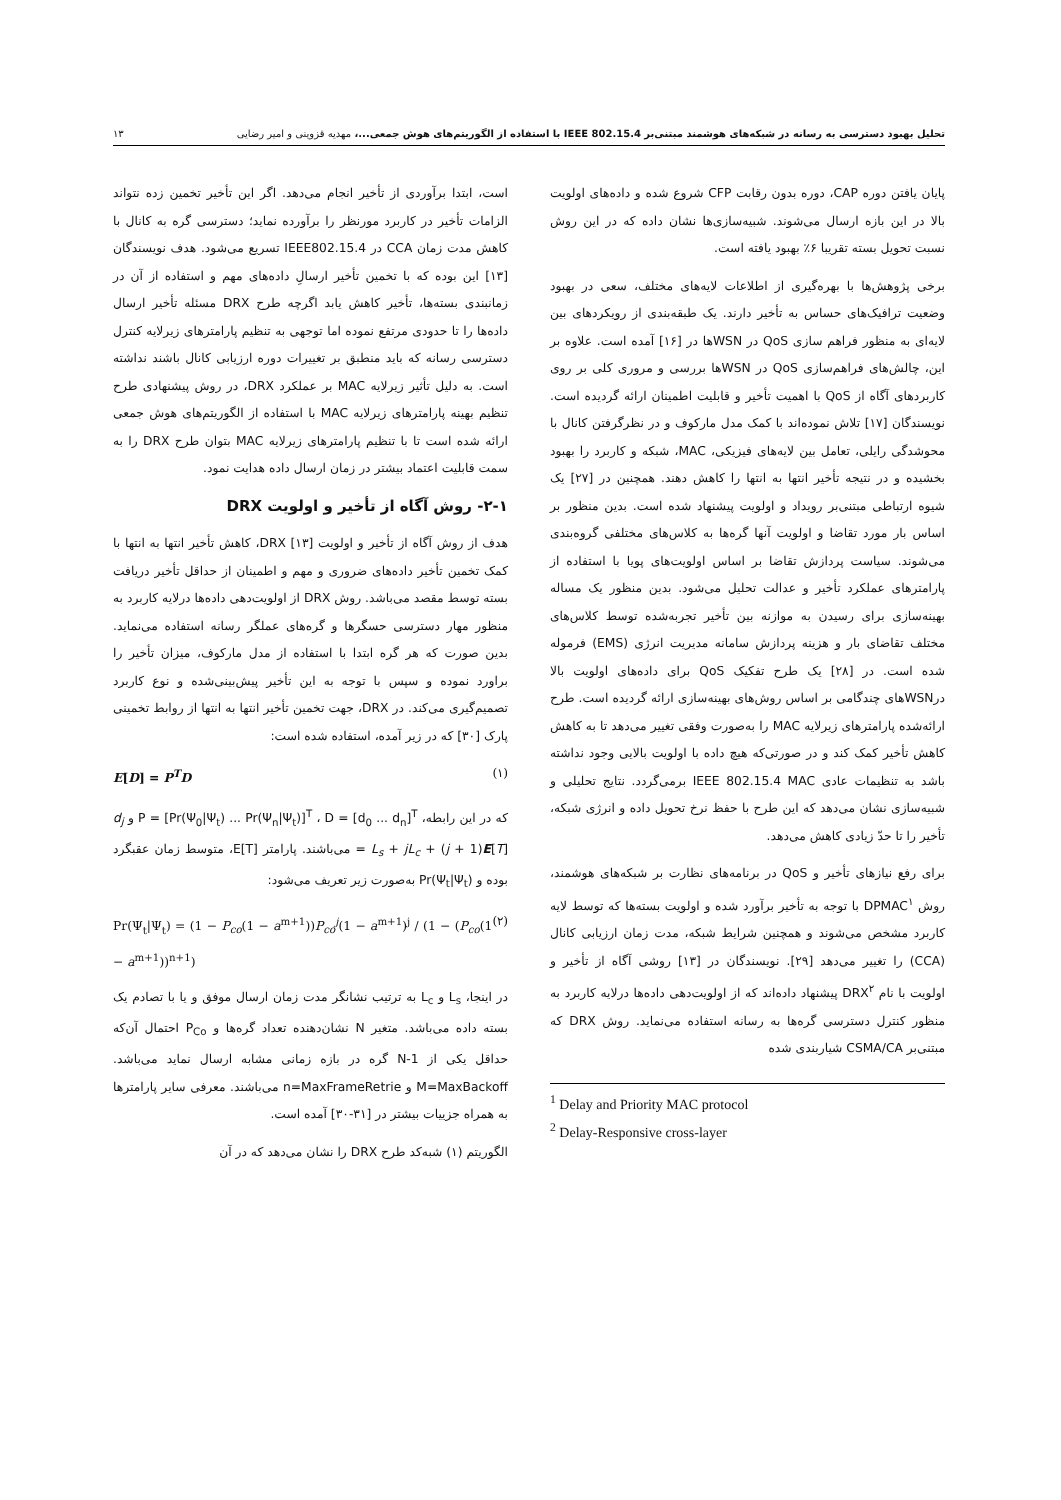تحلیل بهبود دسترسی به رسانه در شبکه‌های هوشمند مبتنی‌بر IEEE 802.15.4 با استفاده از الگوریتم‌های هوش جمعی...، مهدیه قزوینی و امیر رضایی ۱۳
پایان یافتن دوره CAP، دوره بدون رقابت CFP شروع شده و داده‌های اولویت بالا در این بازه ارسال می‌شوند. شبیه‌سازی‌ها نشان داده که در این روش نسبت تحویل بسته تقریبا ۶٪ بهبود یافته است.
برخی پژوهش‌ها با بهره‌گیری از اطلاعات لایه‌های مختلف، سعی در بهبود وضعیت ترافیک‌های حساس به تأخیر دارند. یک طبقه‌بندی از رویکردهای بین لایه‌ای به منظور فراهم سازی QoS در WSNها در [۱۶] آمده است. علاوه بر این، چالش‌های فراهم‌سازی QoS در WSNها بررسی و مروری کلی بر روی کاربردهای آگاه از QoS با اهمیت تأخیر و قابلیت اطمینان ارائه گردیده است. نویسندگان [۱۷] تلاش نموده‌اند با کمک مدل مارکوف و در نظرگرفتن کانال با محوشدگی رایلی، تعامل بین لایه‌های فیزیکی، MAC، شبکه و کاربرد را بهبود بخشیده و در نتیجه تأخیر انتها به انتها را کاهش دهند. همچنین در [۲۷] یک شیوه ارتباطی مبتنی‌بر رویداد و اولویت پیشنهاد شده است. بدین منظور بر اساس بار مورد تقاضا و اولویت آنها گره‌ها به کلاس‌های مختلفی گروه‌بندی می‌شوند. سیاست پردازش تقاضا بر اساس اولویت‌های پویا با استفاده از پارامترهای عملکرد تأخیر و عدالت تحلیل می‌شود. بدین منظور یک مساله بهینه‌سازی برای رسیدن به موازنه بین تأخیر تجربه‌شده توسط کلاس‌های مختلف تقاضای بار و هزینه پردازش سامانه مدیریت انرژی (EMS) فرموله شده است. در [۲۸] یک طرح تفکیک QoS برای داده‌های اولویت بالا درWSNهای چندگامی بر اساس روش‌های بهینه‌سازی ارائه گردیده است. طرح ارائه‌شده پارامترهای زیرلایه MAC را به‌صورت وفقی تغییر می‌دهد تا به کاهش کاهش تأخیر کمک کند و در صورتی‌که هیچ داده با اولویت بالایی وجود نداشته باشد به تنظیمات عادی IEEE 802.15.4 MAC برمی‌گردد. نتایج تحلیلی و شبیه‌سازی نشان می‌دهد که این طرح با حفظ نرخ تحویل داده و انرژی شبکه، تأخیر را تا حدّ زیادی کاهش می‌دهد.
برای رفع نیازهای تأخیر و QoS در برنامه‌های نظارت بر شبکه‌های هوشمند، روش DPMAC<sup>۱</sup> با توجه به تأخیر برآورد شده و اولویت بسته‌ها که توسط لایه کاربرد مشخص می‌شوند و همچنین شرایط شبکه، مدت زمان ارزیابی کانال (CCA) را تغییر می‌دهد [۲۹]. نویسندگان در [۱۳] روشی آگاه از تأخیر و اولویت با نام DRX<sup>۲</sup> پیشنهاد داده‌اند که از اولویت‌دهی داده‌ها درلایه کاربرد به منظور کنترل دسترسی گره‌ها به رسانه استفاده می‌نماید. روش DRX که مبتنی‌بر CSMA/CA شیاربندی شده
<sup>1</sup> Delay and Priority MAC protocol
<sup>2</sup> Delay-Responsive cross-layer
است، ابتدا برآوردی از تأخیر انجام می‌دهد. اگر این تأخیر تخمین زده نتواند الزامات تأخیر در کاربرد مورنظر را برآورده نماید؛ دسترسی گره به کانال با کاهش مدت زمان CCA در IEEE802.15.4 تسریع می‌شود. هدف نویسندگان [۱۳] این بوده که با تخمین تأخیر ارسالِ داده‌های مهم و استفاده از آن در زمانبندی بسته‌ها، تأخیر کاهش یابد اگرچه طرح DRX مسئله تأخیر ارسال داده‌ها را تا حدودی مرتفع نموده اما توجهی به تنظیم پارامترهای زیرلایه کنترل دسترسی رسانه که باید منطبق بر تغییرات دوره ارزیابی کانال باشند نداشته است. به دلیل تأثیر زیرلایه MAC بر عملکرد DRX، در روش پیشنهادی طرح تنظیم بهینه پارامترهای زیرلایه MAC با استفاده از الگوریتم‌های هوش جمعی ارائه شده است تا با تنظیم پارامترهای زیرلایه MAC بتوان طرح DRX را به سمت قابلیت اعتماد بیشتر در زمان ارسال داده هدایت نمود.
۲-۱- روش آگاه از تأخیر و اولویت DRX
هدف از روش آگاه از تأخیر و اولویت DRX [۱۳]، کاهش تأخیر انتها به انتها با کمک تخمین تأخیر داده‌های ضروری و مهم و اطمینان از حداقل تأخیر دریافت بسته توسط مقصد می‌باشد. روش DRX از اولویت‌دهی داده‌ها درلایه کاربرد به منظور مهار دسترسی حسگرها و گره‌های عملگر رسانه استفاده می‌نماید. بدین صورت که هر گره ابتدا با استفاده از مدل مارکوف، میزان تأخیر را براورد نموده و سپس با توجه به این تأخیر پیش‌بینی‌شده و نوع کاربرد تصمیم‌گیری می‌کند. در DRX، جهت تخمین تأخیر انتها به انتها از روابط تخمینی پارک [۳۰] که در زیر آمده، استفاده شده است:
E[D] = P<sup>T</sup>D (۱)
که در این رابطه، P = [Pr(Ψ<sub>0</sub>|Ψ<sub>t</sub>) ... Pr(Ψ<sub>n</sub>|Ψ<sub>t</sub>)]<sup>T</sup> ، D = [d<sub>0</sub> ... d<sub>n</sub>]<sup>T</sup> و d<sub>j</sub> = L<sub>s</sub> + jL<sub>c</sub> + (j + 1)E[T] می‌باشند. پارامتر E[T]، متوسط زمان عقبگرد بوده و Pr(Ψ<sub>t</sub>|Ψ<sub>t</sub>) به‌صورت زیر تعریف می‌شود:
Pr(Ψ<sub>t</sub>|Ψ<sub>t</sub>) = (1 − P<sub>co</sub>(1 − a<sup>m+1</sup>))P<sub>co</sub><sup>j</sup>(1 − a<sup>m+1</sup>)<sup>j</sup> / (1 − (P<sub>co</sub>(1 − a<sup>m+1</sup>))<sup>n+1</sup>) (۲)
در اینجا، L<sub>s</sub> و L<sub>c</sub> به ترتیب نشانگر مدت زمان ارسال موفق و یا با تصادم یک بسته داده می‌باشد. متغیر N نشان‌دهنده تعداد گره‌ها و P<sub>Co</sub> احتمال آن‌که حداقل یکی از N-1 گره در بازه زمانی مشابه ارسال نماید می‌باشد. M=MaxBackoff و n=MaxFrameRetrie می‌باشند. معرفی سایر پارامترها به همراه جزییات بیشتر در [۳۱-۳۰] آمده است.
الگوریتم (۱) شبه‌کد طرح DRX را نشان می‌دهد که در آن